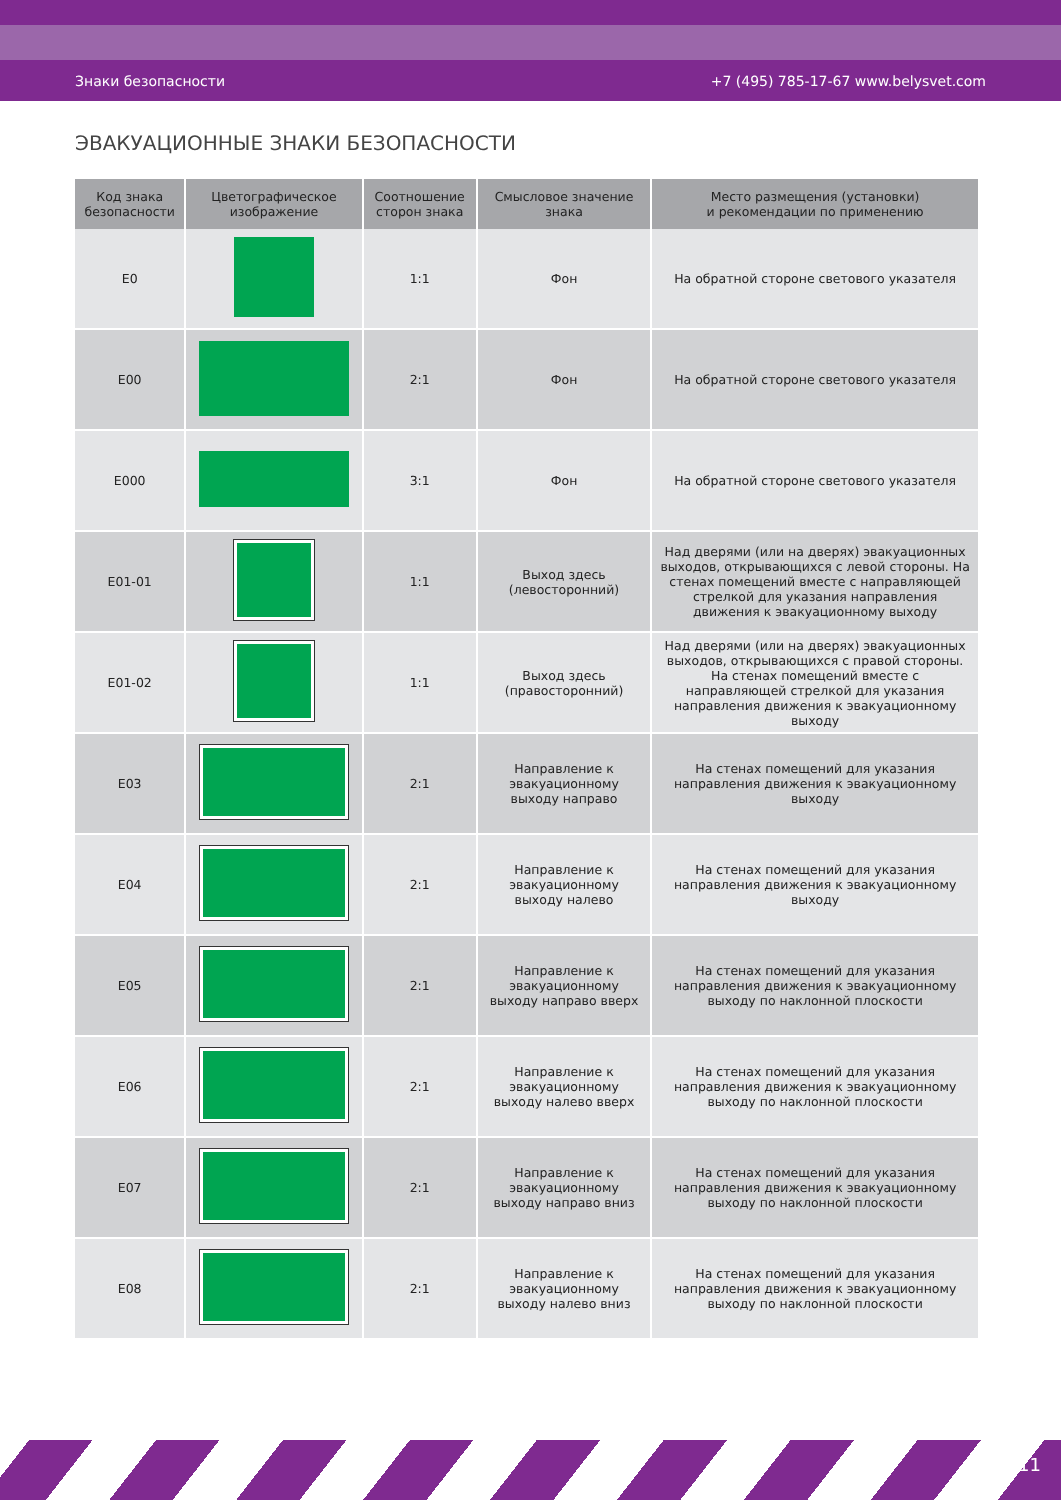Знаки безопасности +7 (495) 785-17-67 www.belysvet.com
ЭВАКУАЦИОННЫЕ ЗНАКИ БЕЗОПАСНОСТИ
| Код знака безопасности | Цветографическое изображение | Соотношение сторон знака | Смысловое значение знака | Место размещения (установки) и рекомендации по применению |
| --- | --- | --- | --- | --- |
| E0 | | 1:1 | Фон | На обратной стороне светового указателя |
| E00 | | 2:1 | Фон | На обратной стороне светового указателя |
| E000 | | 3:1 | Фон | На обратной стороне светового указателя |
| E01-01 | | 1:1 | Выход здесь (левосторонний) | Над дверями (или на дверях) эвакуационных выходов, открывающихся с левой стороны. На стенах помещений вместе с направляющей стрелкой для указания направления движения к эвакуационному выходу |
| E01-02 | | 1:1 | Выход здесь (правосторонний) | Над дверями (или на дверях) эвакуационных выходов, открывающихся с правой стороны. На стенах помещений вместе с направляющей стрелкой для указания направления движения к эвакуационному выходу |
| E03 | | 2:1 | Направление к эвакуационному выходу направо | На стенах помещений для указания направления движения к эвакуационному выходу |
| E04 | | 2:1 | Направление к эвакуационному выходу налево | На стенах помещений для указания направления движения к эвакуационному выходу |
| E05 | | 2:1 | Направление к эвакуационному выходу направо вверх | На стенах помещений для указания направления движения к эвакуационному выходу по наклонной плоскости |
| E06 | | 2:1 | Направление к эвакуационному выходу налево вверх | На стенах помещений для указания направления движения к эвакуационному выходу по наклонной плоскости |
| E07 | | 2:1 | Направление к эвакуационному выходу направо вниз | На стенах помещений для указания направления движения к эвакуационному выходу по наклонной плоскости |
| E08 | | 2:1 | Направление к эвакуационному выходу налево вниз | На стенах помещений для указания направления движения к эвакуационному выходу по наклонной плоскости |
11